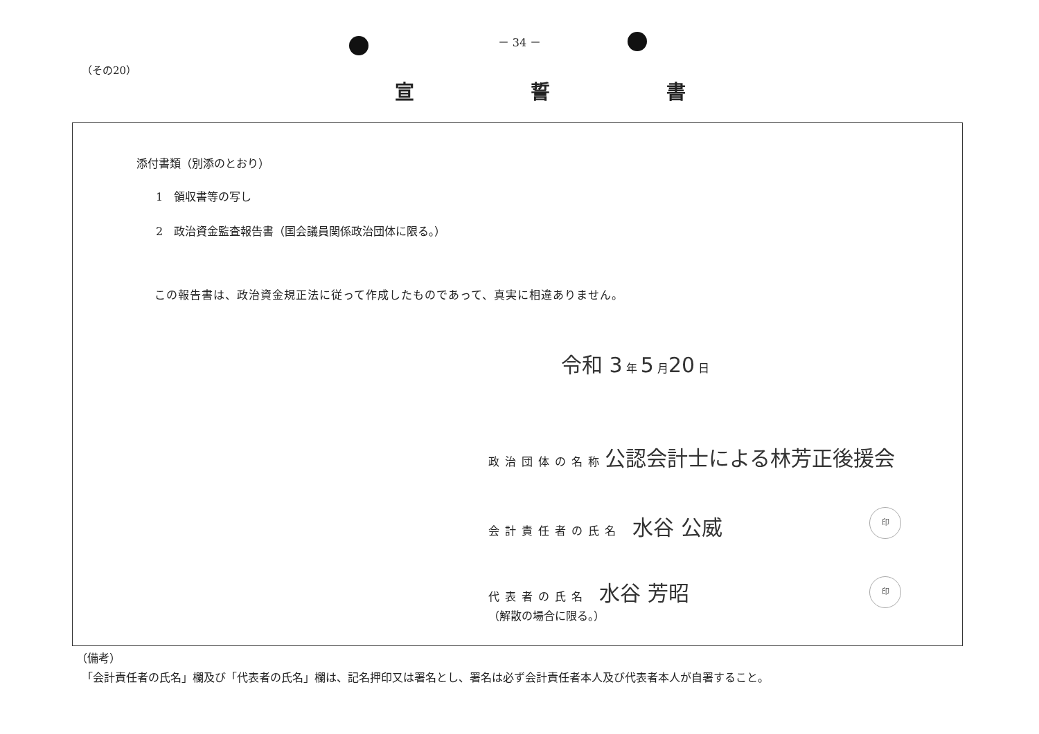－ 34 －
（その20）
宣 誓 書
添付書類（別添のとおり）
1　領収書等の写し
2　政治資金監査報告書（国会議員関係政治団体に限る。）
この報告書は、政治資金規正法に従って作成したものであって、真実に相違ありません。
令和 3 年 5 月20 日
政治団体の名称 公認会計士による林芳正後援会
会計責任者の氏名　水谷 公威 印
代表者の氏名　水谷 芳昭
（解散の場合に限る。）
印
（備考）
「会計責任者の氏名」欄及び「代表者の氏名」欄は、記名押印又は署名とし、署名は必ず会計責任者本人及び代表者本人が自署すること。